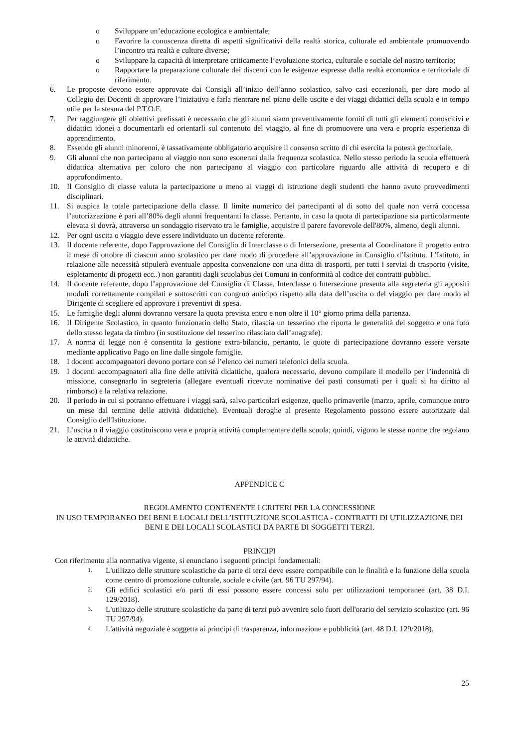o Sviluppare un’educazione ecologica e ambientale;
o Favorire la conoscenza diretta di aspetti significativi della realtà storica, culturale ed ambientale promuovendo l’incontro tra realtà e culture diverse;
o Sviluppare la capacità di interpretare criticamente l’evoluzione storica, culturale e sociale del nostro territorio;
o Rapportare la preparazione culturale dei discenti con le esigenze espresse dalla realtà economica e territoriale di riferimento.
6. Le proposte devono essere approvate dai Consigli all’inizio dell’anno scolastico, salvo casi eccezionali, per dare modo al Collegio dei Docenti di approvare l’iniziativa e farla rientrare nel piano delle uscite e dei viaggi didattici della scuola e in tempo utile per la stesura del P.T.O.F.
7. Per raggiungere gli obiettivi prefissati è necessario che gli alunni siano preventivamente forniti di tutti gli elementi conoscitivi e didattici idonei a documentarli ed orientarli sul contenuto del viaggio, al fine di promuovere una vera e propria esperienza di apprendimento.
8. Essendo gli alunni minorenni, è tassativamente obbligatorio acquisire il consenso scritto di chi esercita la potestà genitoriale.
9. Gli alunni che non partecipano al viaggio non sono esonerati dalla frequenza scolastica. Nello stesso periodo la scuola effettuerà didattica alternativa per coloro che non partecipano al viaggio con particolare riguardo alle attività di recupero e di approfondimento.
10. Il Consiglio di classe valuta la partecipazione o meno ai viaggi di istruzione degli studenti che hanno avuto provvedimenti disciplinari.
11. Si auspica la totale partecipazione della classe. Il limite numerico dei partecipanti al di sotto del quale non verrà concessa l’autorizzazione è pari all’80% degli alunni frequentanti la classe. Pertanto, in caso la quota di partecipazione sia particolarmente elevata si dovrà, attraverso un sondaggio riservato tra le famiglie, acquisire il parere favorevole dell'80%, almeno, degli alunni.
12. Per ogni uscita o viaggio deve essere individuato un docente referente.
13. Il docente referente, dopo l'approvazione del Consiglio di Interclasse o di Intersezione, presenta al Coordinatore il progetto entro il mese di ottobre di ciascun anno scolastico per dare modo di procedere all’approvazione in Consiglio d’Istituto. L’Istituto, in relazione alle necessità stipulerà eventuale apposita convenzione con una ditta di trasporti, per tutti i servizi di trasporto (visite, espletamento di progetti ecc..) non garantiti dagli scuolabus dei Comuni in conformità al codice dei contratti pubblici.
14. Il docente referente, dopo l’approvazione del Consiglio di Classe, Interclasse o Intersezione presenta alla segreteria gli appositi moduli correttamente compilati e sottoscritti con congruo anticipo rispetto alla data dell’uscita o del viaggio per dare modo al Dirigente di scegliere ed approvare i preventivi di spesa.
15. Le famiglie degli alunni dovranno versare la quota prevista entro e non oltre il 10° giorno prima della partenza.
16. Il Dirigente Scolastico, in quanto funzionario dello Stato, rilascia un tesserino che riporta le generalità del soggetto e una foto dello stesso legata da timbro (in sostituzione del tesserino rilasciato dall’anagrafe).
17. A norma di legge non è consentita la gestione extra-bilancio, pertanto, le quote di partecipazione dovranno essere versate mediante applicativo Pago on line dalle singole famiglie.
18. I docenti accompagnatori devono portare con sé l’elenco dei numeri telefonici della scuola.
19. I docenti accompagnatori alla fine delle attività didattiche, qualora necessario, devono compilare il modello per l’indennità di missione, consegnarlo in segreteria (allegare eventuali ricevute nominative dei pasti consumati per i quali si ha diritto al rimborso) e la relativa relazione.
20. Il periodo in cui si potranno effettuare i viaggi sarà, salvo particolari esigenze, quello primaverile (marzo, aprile, comunque entro un mese dal termine delle attività didattiche). Eventuali deroghe al presente Regolamento possono essere autorizzate dal Consiglio dell'Istituzione.
21. L’uscita o il viaggio costituiscono vera e propria attività complementare della scuola; quindi, vigono le stesse norme che regolano le attività didattiche.
APPENDICE C
REGOLAMENTO CONTENENTE I CRITERI PER LA CONCESSIONE
IN USO TEMPORANEO DEI BENI E LOCALI DELL’ISTITUZIONE SCOLASTICA - CONTRATTI DI UTILIZZAZIONE DEI BENI E DEI LOCALI SCOLASTICI DA PARTE DI SOGGETTI TERZI.
PRINCIPI
Con riferimento alla normativa vigente, si enunciano i seguenti principi fondamentali:
1. L'utilizzo delle strutture scolastiche da parte di terzi deve essere compatibile con le finalità e la funzione della scuola come centro di promozione culturale, sociale e civile (art. 96 TU 297/94).
2. Gli edifici scolastici e/o parti di essi possono essere concessi solo per utilizzazioni temporanee (art. 38 D.I. 129/2018).
3. L'utilizzo delle strutture scolastiche da parte di terzi può avvenire solo fuori dell'orario del servizio scolastico (art. 96 TU 297/94).
4. L'attività negoziale è soggetta ai principi di trasparenza, informazione e pubblicità (art. 48 D.I. 129/2018).
25